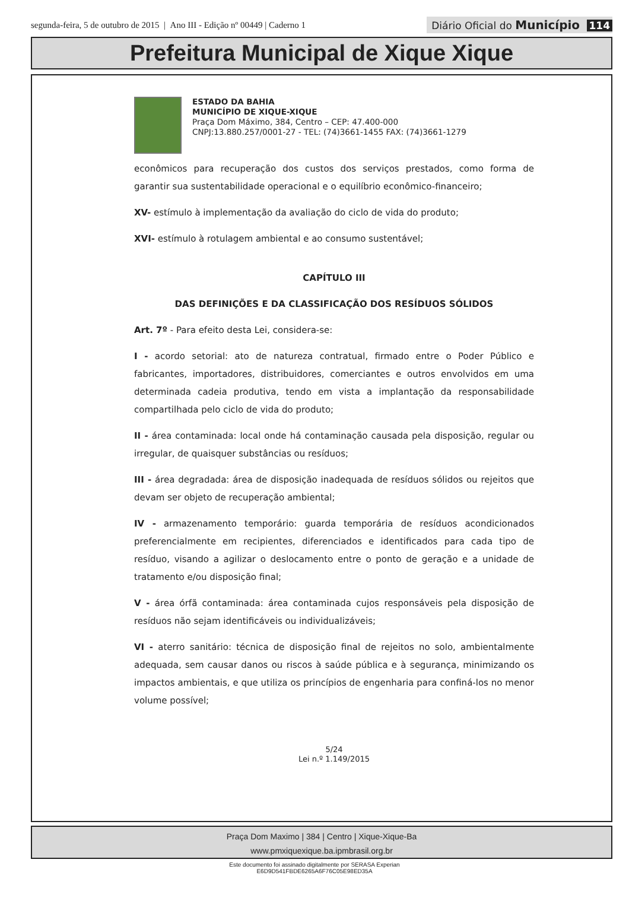segunda-feira, 5 de outubro de 2015 | Ano III - Edição nº 00449 | Caderno 1
Diário Oficial do Município 114
Prefeitura Municipal de Xique Xique
ESTADO DA BAHIA
MUNICÍPIO DE XIQUE-XIQUE
Praça Dom Máximo, 384, Centro – CEP: 47.400-000
CNPJ:13.880.257/0001-27 - TEL: (74)3661-1455 FAX: (74)3661-1279
econômicos para recuperação dos custos dos serviços prestados, como forma de garantir sua sustentabilidade operacional e o equilíbrio econômico-financeiro;
XV- estímulo à implementação da avaliação do ciclo de vida do produto;
XVI- estímulo à rotulagem ambiental e ao consumo sustentável;
CAPÍTULO III
DAS DEFINIÇÕES E DA CLASSIFICAÇÃO DOS RESÍDUOS SÓLIDOS
Art. 7º - Para efeito desta Lei, considera-se:
I - acordo setorial: ato de natureza contratual, firmado entre o Poder Público e fabricantes, importadores, distribuidores, comerciantes e outros envolvidos em uma determinada cadeia produtiva, tendo em vista a implantação da responsabilidade compartilhada pelo ciclo de vida do produto;
II - área contaminada: local onde há contaminação causada pela disposição, regular ou irregular, de quaisquer substâncias ou resíduos;
III - área degradada: área de disposição inadequada de resíduos sólidos ou rejeitos que devam ser objeto de recuperação ambiental;
IV - armazenamento temporário: guarda temporária de resíduos acondicionados preferencialmente em recipientes, diferenciados e identificados para cada tipo de resíduo, visando a agilizar o deslocamento entre o ponto de geração e a unidade de tratamento e/ou disposição final;
V - área órfã contaminada: área contaminada cujos responsáveis pela disposição de resíduos não sejam identificáveis ou individualizáveis;
VI - aterro sanitário: técnica de disposição final de rejeitos no solo, ambientalmente adequada, sem causar danos ou riscos à saúde pública e à segurança, minimizando os impactos ambientais, e que utiliza os princípios de engenharia para confiná-los no menor volume possível;
5/24
Lei n.º 1.149/2015
Praça Dom Maximo | 384 | Centro | Xique-Xique-Ba
www.pmxiquexique.ba.ipmbrasil.org.br
Este documento foi assinado digitalmente por SERASA Experian
E6D9D541FBDE6265A6F76C05E98ED35A